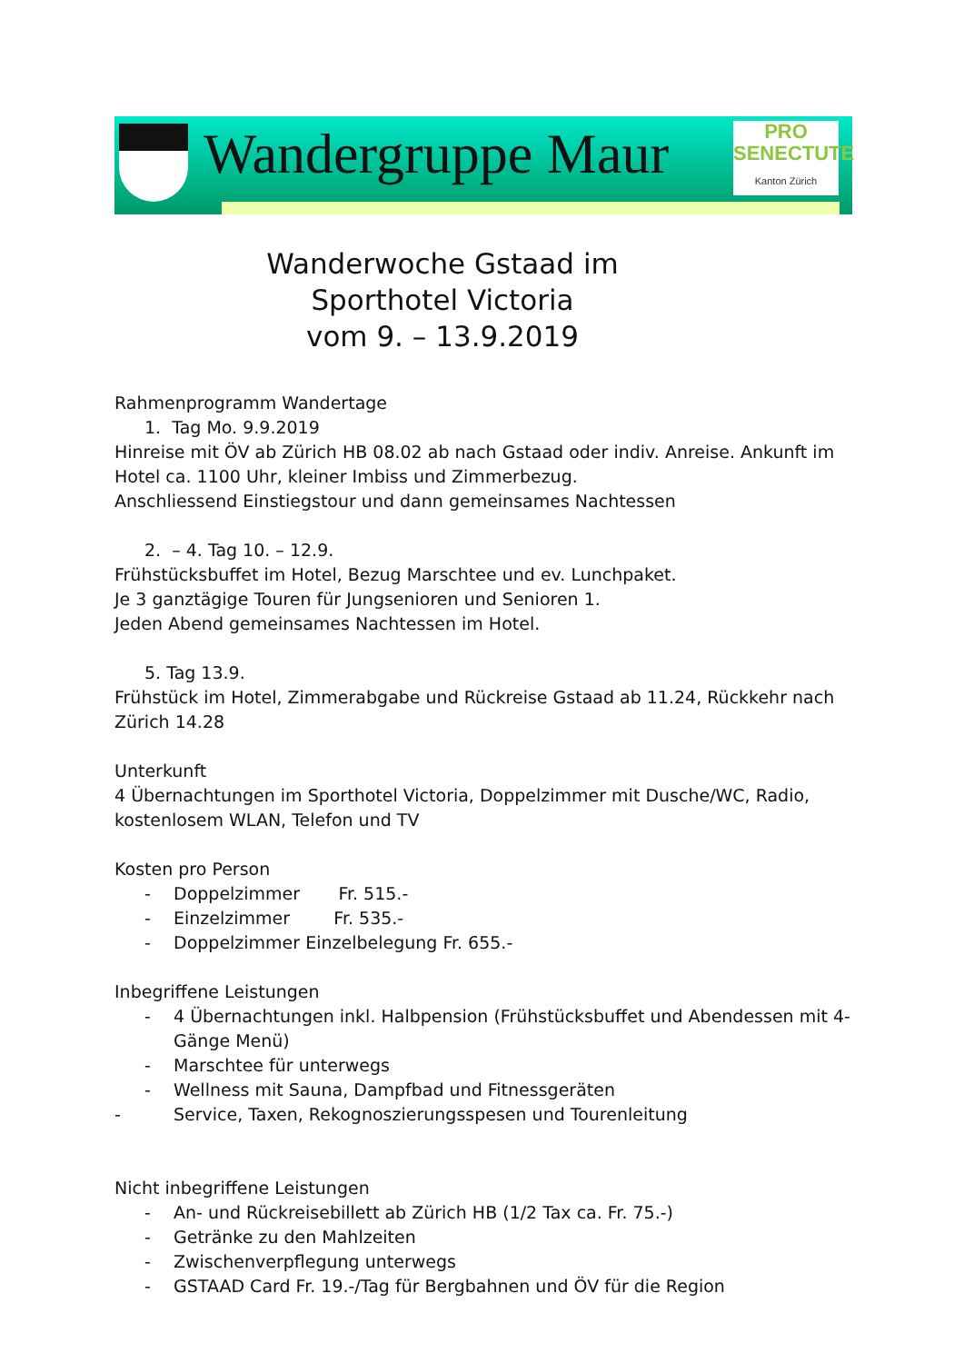Wandergruppe Maur
PRO
SENECTUTE
Kanton Zürich
Wanderwoche Gstaad im
Sporthotel Victoria
vom 9. – 13.9.2019
Rahmenprogramm Wandertage
1. Tag Mo. 9.9.2019
Hinreise mit ÖV ab Zürich HB 08.02 ab nach Gstaad oder indiv. Anreise. Ankunft im Hotel ca. 1100 Uhr, kleiner Imbiss und Zimmerbezug.
Anschliessend Einstiegstour und dann gemeinsames Nachtessen
2. – 4. Tag 10. – 12.9.
Frühstücksbuffet im Hotel, Bezug Marschtee und ev. Lunchpaket.
Je 3 ganztägige Touren für Jungsenioren und Senioren 1.
Jeden Abend gemeinsames Nachtessen im Hotel.
5. Tag 13.9.
Frühstück im Hotel, Zimmerabgabe und Rückreise Gstaad ab 11.24, Rückkehr nach Zürich 14.28
Unterkunft
4 Übernachtungen im Sporthotel Victoria, Doppelzimmer mit Dusche/WC, Radio, kostenlosem WLAN, Telefon und TV
Kosten pro Person
- Doppelzimmer Fr. 515.-
- Einzelzimmer Fr. 535.-
- Doppelzimmer Einzelbelegung Fr. 655.-
Inbegriffene Leistungen
- 4 Übernachtungen inkl. Halbpension (Frühstücksbuffet und Abendessen mit 4-Gänge Menü)
- Marschtee für unterwegs
- Wellness mit Sauna, Dampfbad und Fitnessgeräten
- Service, Taxen, Rekognoszierungsspesen und Tourenleitung
Nicht inbegriffene Leistungen
- An- und Rückreisebillett ab Zürich HB (1/2 Tax ca. Fr. 75.-)
- Getränke zu den Mahlzeiten
- Zwischenverpflegung unterwegs
- GSTAAD Card Fr. 19.-/Tag für Bergbahnen und ÖV für die Region